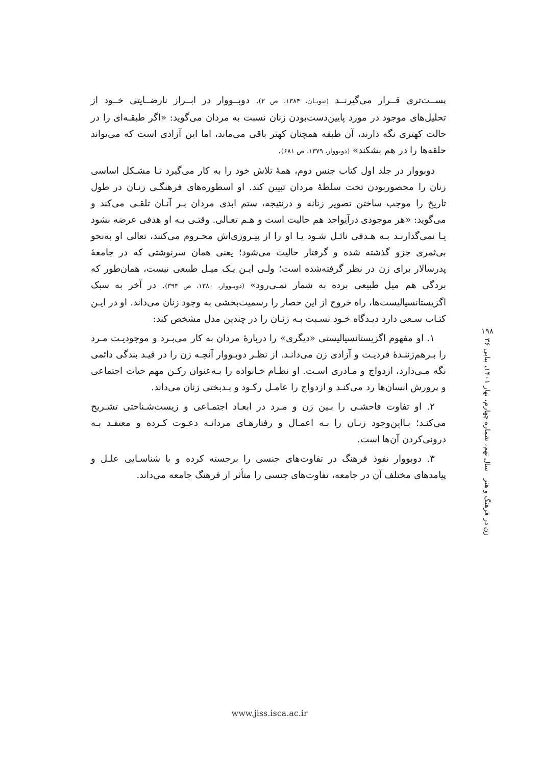پســت‌تری قــرار می‌گیرنــد (نبویـان، ۱۳۸۴، ص ۲). دوبــووار در ابــراز نارضــایتی خــود از تحلیل‌های موجود در مورد پایین‌دست‌بودن زنان نسبت به مردان می‌گوید: «اگر طبقـه‌ای را در حالت کهتری نگه دارند، آن طبقه همچنان کهتر باقی می‌ماند، اما این آزادی است که می‌تواند حلقه‌ها را در هم بشکند» (دوبووار، ۱۳۷۹، ص ۶۸۱).
دوبووار در جلد اول کتاب جنس دوم، همهٔ تلاش خود را به کار می‌گیرد تـا مشـکل اساسی زنان را محصوربودن تحت سلطهٔ مردان تبیین کند. او اسطوره‌های فرهنگـی زنـان در طول تاریخ را موجب ساختن تصویر زنانه و درنتیجه، ستم ابدی مردان بـر آنـان تلقـی می‌کند و می‌گوید: «هر موجودی درآنِواحد هم حالیت است و هـم تعـالی. وقتـی بـه او هدفی عرضه نشود یـا نمی‌گذارنـد بـه هـدفی نائـل شـود یـا او را از پیـروزی‌اش محـروم می‌کنند، تعالی او به‌نحو بی‌ثمری جزو گذشته شده و گرفتار حالیت می‌شود؛ یعنی همان سرنوشتی که در جامعهٔ پدرسالار برای زن در نظر گرفته‌شده است؛ ولـی ایـن یـک میـل طبیعی نیست، همان‌طور که بردگی هم میل طبیعی برده به شمار نمـی‌رود» (دوبـووار، ۱۳۸۰، ص ۳۹۴). در آخر به سبک اگزیستانسیالیست‌ها، راه خروج از این حصار را رسمیت‌بخشی به وجود زنان می‌داند. او در ایـن کتـاب سـعی دارد دیـدگاه خـود نسـبت بـه زنـان را در چندین مدل مشخص کند:
۱. او مفهوم اگزیستانسیالیستی «دیگری» را دربارهٔ مردان به کار می‌بـرد و موجودیـت مـرد را بـرهم‌زننـدهٔ فردیـت و آزادی زن می‌دانـد. از نظـر دوبـووار آنچـه زن را در قیـد بندگی دائمی نگه مـی‌دارد، ازدواج و مـادری اسـت. او نظـام خـانواده را بـه‌عنوان رکـن مهم حیات اجتماعی و پرورش انسان‌ها رد می‌کنـد و ازدواج را عامـل رکـود و بـدبختی زنان می‌داند.
۲. او تفاوت فاحشـی را بـین زن و مـرد در ابعـاد اجتمـاعی و زیست‌شـناختی تشـریح می‌کنـد؛ بـااین‌وجود زنـان را بـه اعمـال و رفتارهـای مردانـه دعـوت کـرده و معتقـد بـه درونی‌کردن آن‌ها است.
۳. دوبووار نفوذ فرهنگ در تفاوت‌های جنسی را برجسته کرده و با شناسـایی علـل و پیامدهای مختلف آن در جامعه، تفاوت‌های جنسی را متأثر از فرهنگ جامعه می‌داند.
۱۹۸
زن در فرهنگ و هنر سال نهم، شماره چهارم، بهار ۱۴۰۱، پیاپی ۳۶
www.jiss.isca.ac.ir